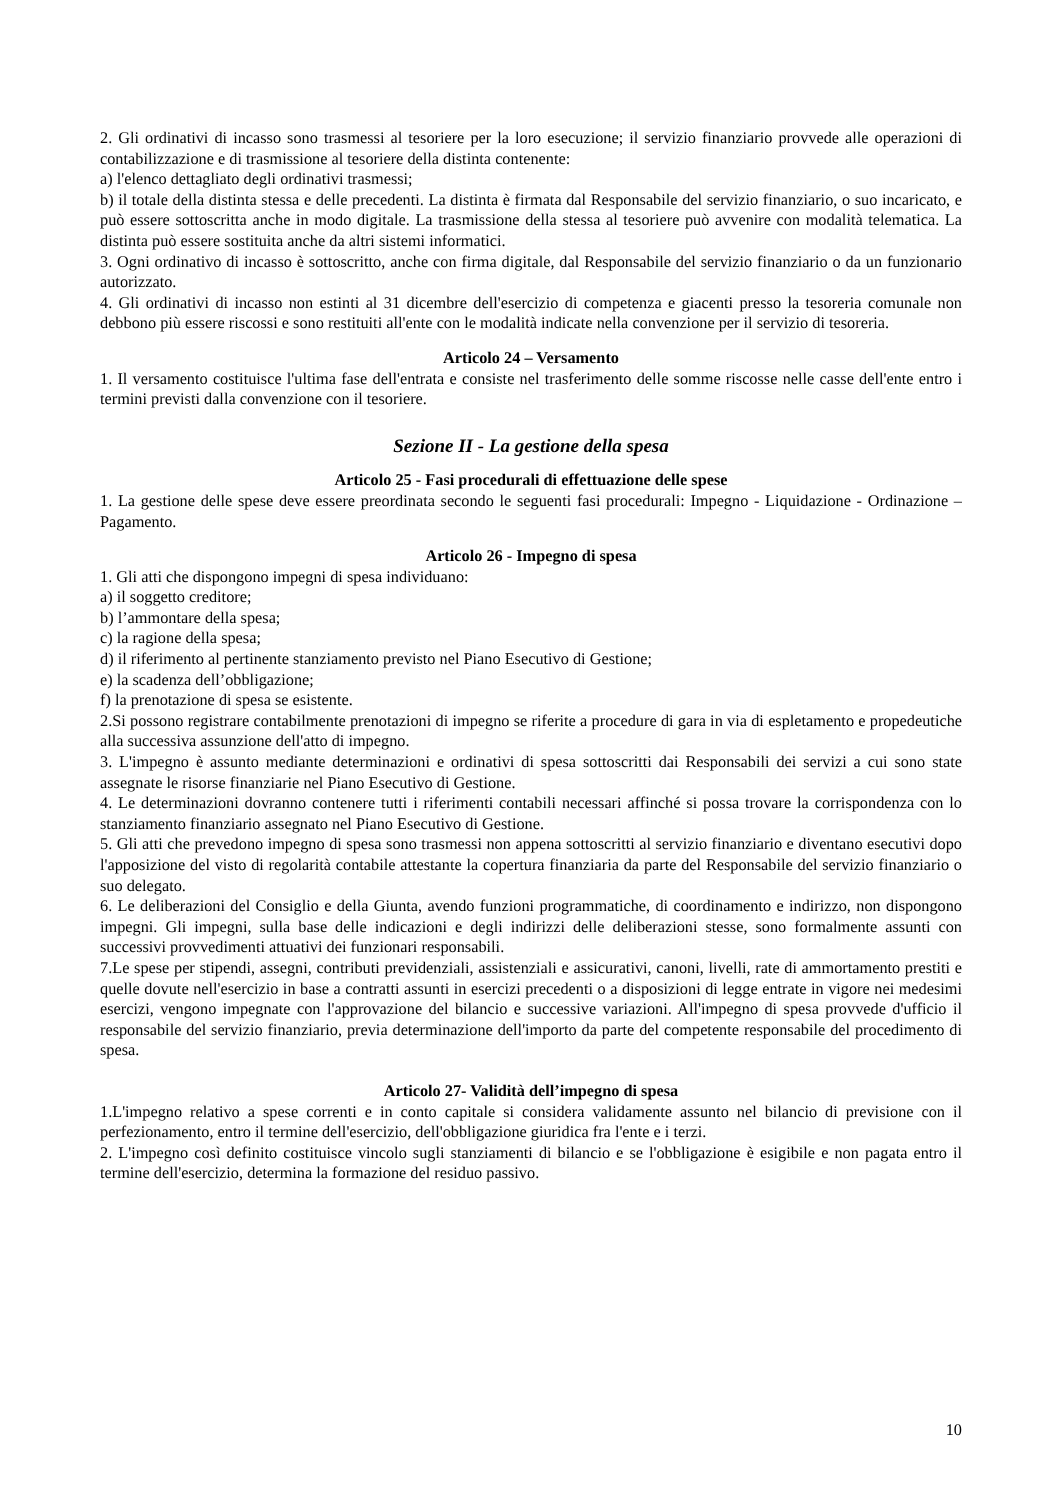2. Gli ordinativi di incasso sono trasmessi al tesoriere per la loro esecuzione; il servizio finanziario provvede alle operazioni di contabilizzazione e di trasmissione al tesoriere della distinta contenente:
a) l'elenco dettagliato degli ordinativi trasmessi;
b) il totale della distinta stessa e delle precedenti. La distinta è firmata dal Responsabile del servizio finanziario, o suo incaricato, e può essere sottoscritta anche in modo digitale. La trasmissione della stessa al tesoriere può avvenire con modalità telematica. La distinta può essere sostituita anche da altri sistemi informatici.
3. Ogni ordinativo di incasso è sottoscritto, anche con firma digitale, dal Responsabile del servizio finanziario o da un funzionario autorizzato.
4. Gli ordinativi di incasso non estinti al 31 dicembre dell'esercizio di competenza e giacenti presso la tesoreria comunale non debbono più essere riscossi e sono restituiti all'ente con le modalità indicate nella convenzione per il servizio di tesoreria.
Articolo 24 – Versamento
1. Il versamento costituisce l'ultima fase dell'entrata e consiste nel trasferimento delle somme riscosse nelle casse dell'ente entro i termini previsti dalla convenzione con il tesoriere.
Sezione II - La gestione della spesa
Articolo 25 - Fasi procedurali di effettuazione delle spese
1. La gestione delle spese deve essere preordinata secondo le seguenti fasi procedurali: Impegno - Liquidazione - Ordinazione – Pagamento.
Articolo 26 - Impegno di spesa
1. Gli atti che dispongono impegni di spesa individuano:
a) il soggetto creditore;
b) l’ammontare della spesa;
c) la ragione della spesa;
d) il riferimento al pertinente stanziamento previsto nel Piano Esecutivo di Gestione;
e) la scadenza dell’obbligazione;
f) la prenotazione di spesa se esistente.
2.Si possono registrare contabilmente prenotazioni di impegno se riferite a procedure di gara in via di espletamento e propedeutiche alla successiva assunzione dell'atto di impegno.
3. L'impegno è assunto mediante determinazioni e ordinativi di spesa sottoscritti dai Responsabili dei servizi a cui sono state assegnate le risorse finanziarie nel Piano Esecutivo di Gestione.
4. Le determinazioni dovranno contenere tutti i riferimenti contabili necessari affinché si possa trovare la corrispondenza con lo stanziamento finanziario assegnato nel Piano Esecutivo di Gestione.
5. Gli atti che prevedono impegno di spesa sono trasmessi non appena sottoscritti al servizio finanziario e diventano esecutivi dopo l'apposizione del visto di regolarità contabile attestante la copertura finanziaria da parte del Responsabile del servizio finanziario o suo delegato.
6. Le deliberazioni del Consiglio e della Giunta, avendo funzioni programmatiche, di coordinamento e indirizzo, non dispongono impegni. Gli impegni, sulla base delle indicazioni e degli indirizzi delle deliberazioni stesse, sono formalmente assunti con successivi provvedimenti attuativi dei funzionari responsabili.
7.Le spese per stipendi, assegni, contributi previdenziali, assistenziali e assicurativi, canoni, livelli, rate di ammortamento prestiti e quelle dovute nell'esercizio in base a contratti assunti in esercizi precedenti o a disposizioni di legge entrate in vigore nei medesimi esercizi, vengono impegnate con l'approvazione del bilancio e successive variazioni. All'impegno di spesa provvede d'ufficio il responsabile del servizio finanziario, previa determinazione dell'importo da parte del competente responsabile del procedimento di spesa.
Articolo 27- Validità dell’impegno di spesa
1.L'impegno relativo a spese correnti e in conto capitale si considera validamente assunto nel bilancio di previsione con il perfezionamento, entro il termine dell'esercizio, dell'obbligazione giuridica fra l'ente e i terzi.
2. L'impegno così definito costituisce vincolo sugli stanziamenti di bilancio e se l'obbligazione è esigibile e non pagata entro il termine dell'esercizio, determina la formazione del residuo passivo.
10